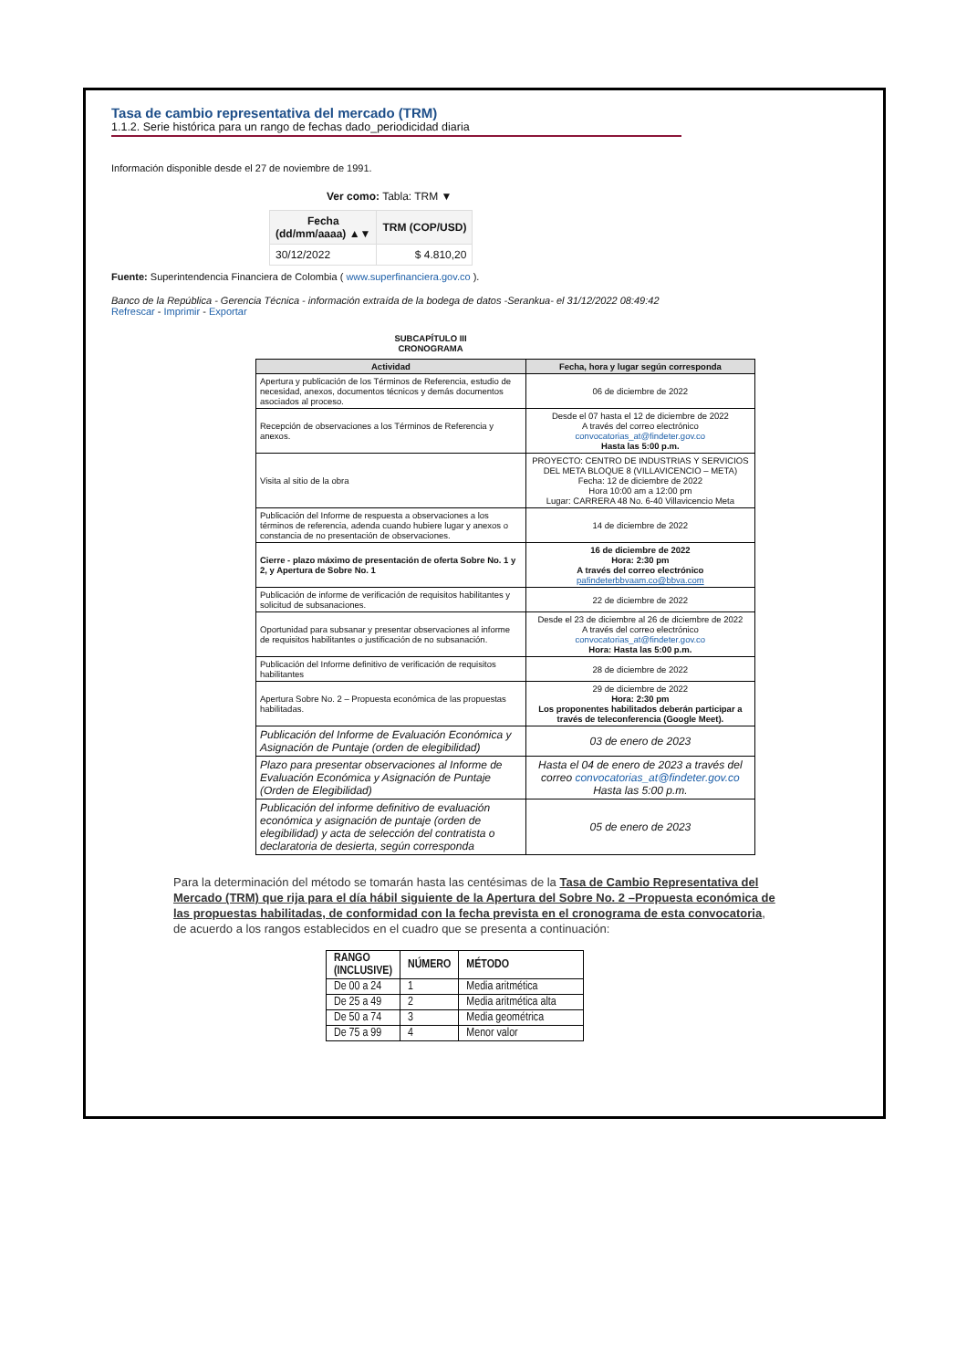Tasa de cambio representativa del mercado (TRM)
1.1.2. Serie histórica para un rango de fechas dado_periodicidad diaria
Información disponible desde el 27 de noviembre de 1991.
Ver como: Tabla: TRM ▼
| Fecha (dd/mm/aaaa) ▲▼ | TRM (COP/USD) |
| --- | --- |
| 30/12/2022 | $ 4.810,20 |
Fuente: Superintendencia Financiera de Colombia ( www.superfinanciera.gov.co ).
Banco de la República - Gerencia Técnica - información extraída de la bodega de datos -Serankua- el 31/12/2022 08:49:42
Refrescar - Imprimir - Exportar
SUBCAPÍTULO III
CRONOGRAMA
| Actividad | Fecha, hora y lugar según corresponda |
| --- | --- |
| Apertura y publicación de los Términos de Referencia, estudio de necesidad, anexos, documentos técnicos y demás documentos asociados al proceso. | 06 de diciembre de 2022 |
| Recepción de observaciones a los Términos de Referencia y anexos. | Desde el 07 hasta el 12 de diciembre de 2022 A través del correo electrónico convocatorias_at@findeter.gov.co Hasta las 5:00 p.m. |
| Visita al sitio de la obra | PROYECTO: CENTRO DE INDUSTRIAS Y SERVICIOS DEL META BLOQUE 8 (VILLAVICENCIO – META) Fecha: 12 de diciembre de 2022 Hora 10:00 am a 12:00 pm Lugar: CARRERA 48 No. 6-40 Villavicencio Meta |
| Publicación del Informe de respuesta a observaciones a los términos de referencia, adenda cuando hubiere lugar y anexos o constancia de no presentación de observaciones. | 14 de diciembre de 2022 |
| Cierre - plazo máximo de presentación de oferta Sobre No. 1 y 2, y Apertura de Sobre No. 1 | 16 de diciembre de 2022 Hora: 2:30 pm A través del correo electrónico pafindeterbbvaam.co@bbva.com |
| Publicación de informe de verificación de requisitos habilitantes y solicitud de subsanaciones. | 22 de diciembre de 2022 |
| Oportunidad para subsanar y presentar observaciones al informe de requisitos habilitantes o justificación de no subsanación. | Desde el 23 de diciembre al 26 de diciembre de 2022 A través del correo electrónico convocatorias_at@findeter.gov.co Hora: Hasta las 5:00 p.m. |
| Publicación del Informe definitivo de verificación de requisitos habilitantes | 28 de diciembre de 2022 |
| Apertura Sobre No. 2 – Propuesta económica de las propuestas habilitadas. | 29 de diciembre de 2022 Hora: 2:30 pm Los proponentes habilitados deberán participar a través de teleconferencia (Google Meet). |
| Publicación del Informe de Evaluación Económica y Asignación de Puntaje (orden de elegibilidad) | 03 de enero de 2023 |
| Plazo para presentar observaciones al Informe de Evaluación Económica y Asignación de Puntaje (Orden de Elegibilidad) | Hasta el 04 de enero de 2023 a través del correo convocatorias_at@findeter.gov.co Hasta las 5:00 p.m. |
| Publicación del informe definitivo de evaluación económica y asignación de puntaje (orden de elegibilidad) y acta de selección del contratista o declaratoria de desierta, según corresponda | 05 de enero de 2023 |
Para la determinación del método se tomarán hasta las centésimas de la Tasa de Cambio Representativa del Mercado (TRM) que rija para el día hábil siguiente de la Apertura del Sobre No. 2 –Propuesta económica de las propuestas habilitadas, de conformidad con la fecha prevista en el cronograma de esta convocatoria, de acuerdo a los rangos establecidos en el cuadro que se presenta a continuación:
| RANGO (INCLUSIVE) | NÚMERO | MÉTODO |
| --- | --- | --- |
| De 00 a 24 | 1 | Media aritmética |
| De 25 a 49 | 2 | Media aritmética alta |
| De 50 a 74 | 3 | Media geométrica |
| De 75 a 99 | 4 | Menor valor |